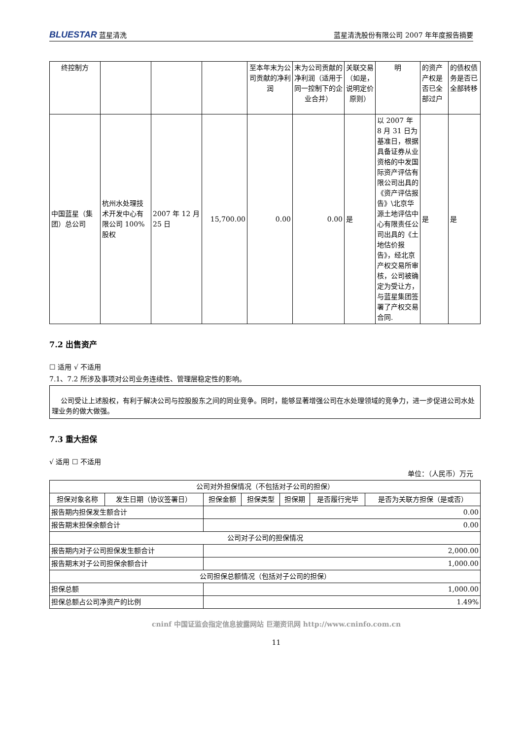BLUESTAR 蓝星清洗 蓝星清洗股份有限公司 2007 年年度报告摘要
| 终控制方 | | | | 至本年末为公司贡献的净利润 | 末为公司贡献的净利润（适用于同一控制下的企业合并） | 关联交易（如是，说明定价原则） | 明 | 的资产产权是否已全部过户 | 的债权债务是否已全部转移 |
| 中国蓝星（集团）总公司 | 杭州水处理技术开发中心有限公司 100%股权 | 2007 年 12 月 25 日 | 15,700.00 | 0.00 | 0.00 | 是 | 以 2007 年 8 月 31 日为基准日，根据具备证券从业资格的中发国际资产评估有限公司出具的《资产评估报告》\北京华源土地评估中心有限责任公司出具的《土地估价报告》，经北京产权交易所审核，公司被确定为受让方，与蓝星集团签署了产权交易合同. | 是 | 是 |
7.2 出售资产
☐ 适用 √ 不适用
7.1、7.2 所涉及事项对公司业务连续性、管理层稳定性的影响。
公司受让上述股权，有利于解决公司与控股股东之间的同业竞争。同时，能够显著增强公司在水处理领域的竞争力，进一步促进公司水处理业务的做大做强。
7.3 重大担保
√ 适用 ☐ 不适用
单位：（人民币）万元
| 公司对外担保情况（不包括对子公司的担保） | | | | | | |
| 担保对象名称 | 发生日期（协议签署日） | 担保金额 | 担保类型 | 担保期 | 是否履行完毕 | 是否为关联方担保（是或否） |
| 报告期内担保发生额合计 | | 0.00 | | | | |
| 报告期末担保余额合计 | | 0.00 | | | | |
| 公司对子公司的担保情况 | | | | | | |
| 报告期内对子公司担保发生额合计 | | 2,000.00 | | | | |
| 报告期末对子公司担保余额合计 | | 1,000.00 | | | | |
| 公司担保总额情况（包括对子公司的担保） | | | | | | |
| 担保总额 | | 1,000.00 | | | | |
| 担保总额占公司净资产的比例 | | 1.49% | | | | |
cninf 中国证监会指定信息披露网站 巨潮资讯网 http://www.cninfo.com.cn
11